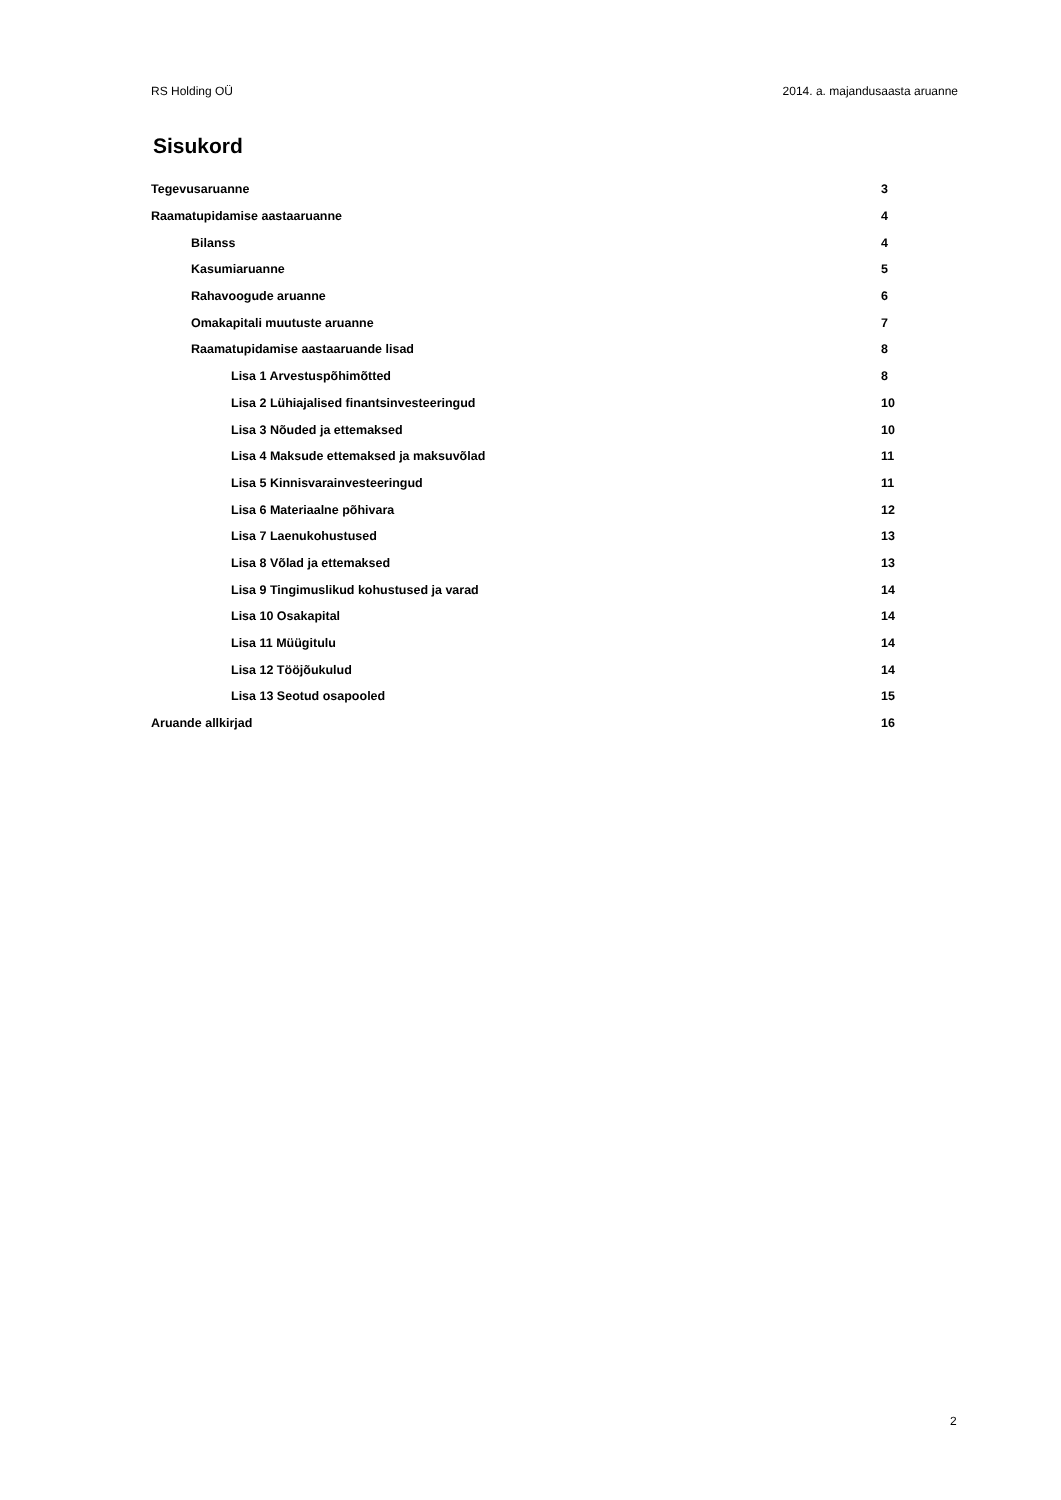RS Holding OÜ 2014. a. majandusaasta aruanne
Sisukord
Tegevusaruanne 3
Raamatupidamise aastaaruanne 4
Bilanss 4
Kasumiaruanne 5
Rahavoogude aruanne 6
Omakapitali muutuste aruanne 7
Raamatupidamise aastaaruande lisad 8
Lisa 1 Arvestuspõhimõtted 8
Lisa 2 Lühiajalised finantsinvesteeringud 10
Lisa 3 Nõuded ja ettemaksed 10
Lisa 4 Maksude ettemaksed ja maksuvõlad 11
Lisa 5 Kinnisvarainvesteeringud 11
Lisa 6 Materiaalne põhivara 12
Lisa 7 Laenukohustused 13
Lisa 8 Võlad ja ettemaksed 13
Lisa 9 Tingimuslikud kohustused ja varad 14
Lisa 10 Osakapital 14
Lisa 11 Müügitulu 14
Lisa 12 Tööjõukulud 14
Lisa 13 Seotud osapooled 15
Aruande allkirjad 16
2